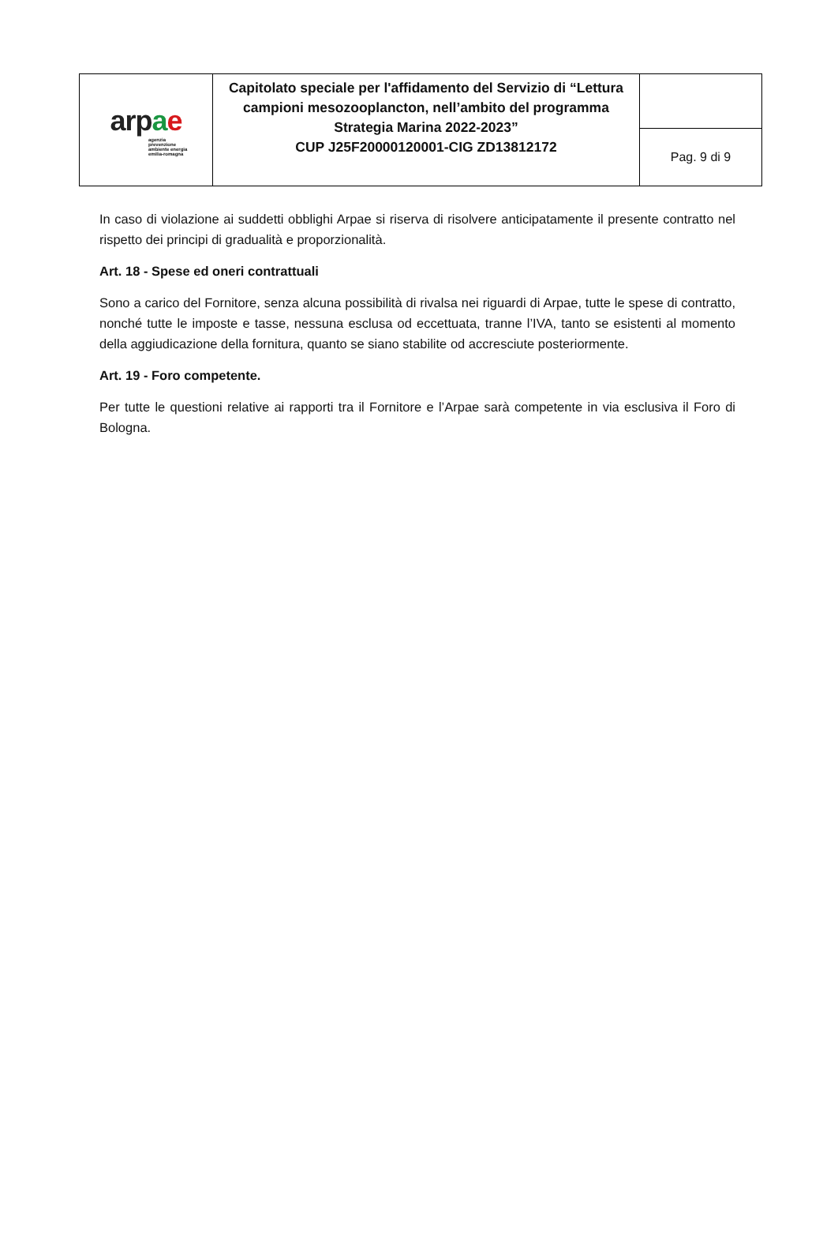| arp a e agenzia prevenzione ambiente energia emilia-romagna | Capitolato speciale per l'affidamento del Servizio di “Lettura campioni mesozooplancton, nell’ambito del programma Strategia Marina 2022-2023” CUP J25F20000120001-CIG ZD13812172 | |
| | | Pag. 9 di 9 |
In caso di violazione ai suddetti obblighi Arpae si riserva di risolvere anticipatamente il presente contratto nel rispetto dei principi di gradualità e proporzionalità.
Art. 18 - Spese ed oneri contrattuali
Sono a carico del Fornitore, senza alcuna possibilità di rivalsa nei riguardi di Arpae, tutte le spese di contratto, nonché tutte le imposte e tasse, nessuna esclusa od eccettuata, tranne l’IVA, tanto se esistenti al momento della aggiudicazione della fornitura, quanto se siano stabilite od accresciute posteriormente.
Art. 19 - Foro competente.
Per tutte le questioni relative ai rapporti tra il Fornitore e l’Arpae sarà competente in via esclusiva il Foro di Bologna.